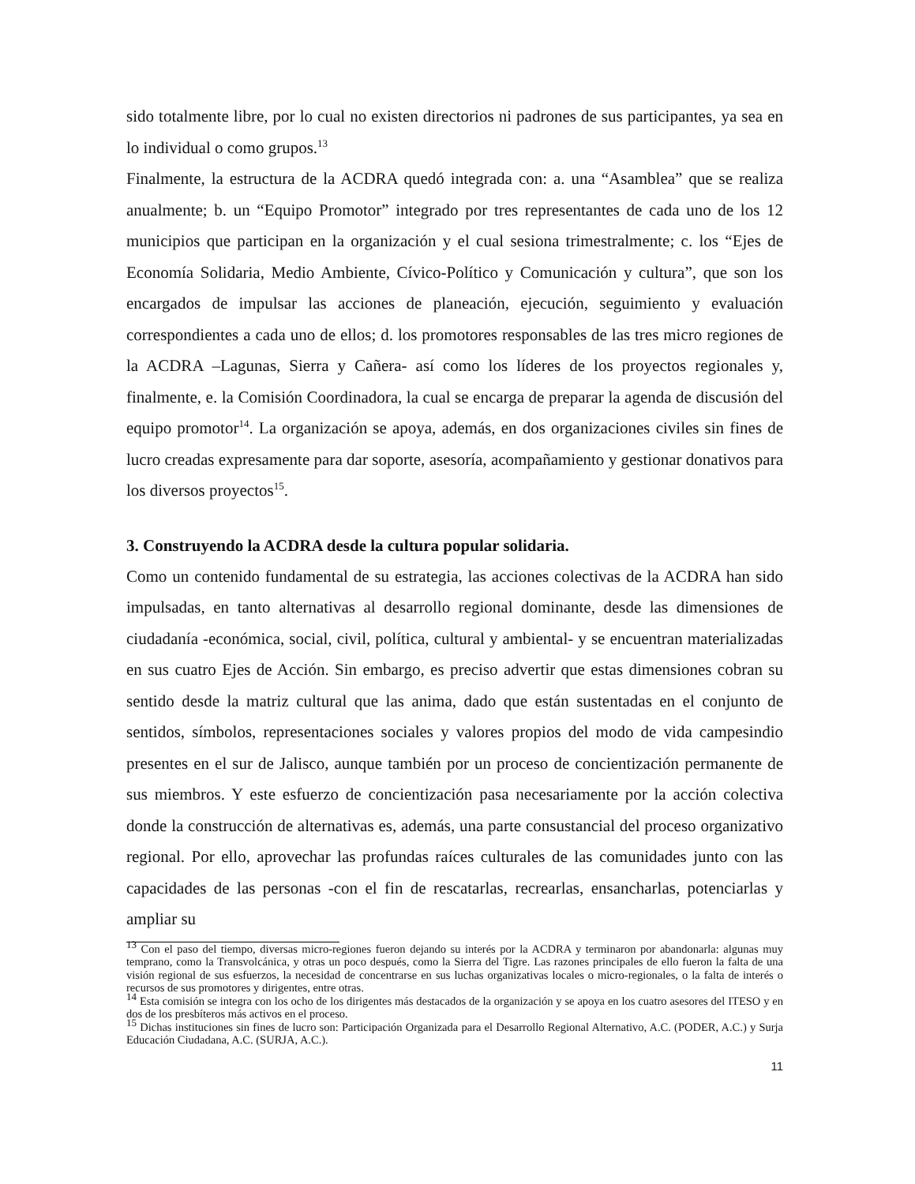sido totalmente libre, por lo cual no existen directorios ni padrones de sus participantes, ya sea en lo individual o como grupos.<sup>13</sup>
Finalmente, la estructura de la ACDRA quedó integrada con: a. una “Asamblea” que se realiza anualmente; b. un “Equipo Promotor” integrado por tres representantes de cada uno de los 12 municipios que participan en la organización y el cual sesiona trimestralmente; c. los “Ejes de Economía Solidaria, Medio Ambiente, Cívico-Político y Comunicación y cultura”, que son los encargados de impulsar las acciones de planeación, ejecución, seguimiento y evaluación correspondientes a cada uno de ellos; d. los promotores responsables de las tres micro regiones de la ACDRA –Lagunas, Sierra y Cañera- así como los líderes de los proyectos regionales y, finalmente, e. la Comisión Coordinadora, la cual se encarga de preparar la agenda de discusión del equipo promotor<sup>14</sup>. La organización se apoya, además, en dos organizaciones civiles sin fines de lucro creadas expresamente para dar soporte, asesoría, acompañamiento y gestionar donativos para los diversos proyectos<sup>15</sup>.
3. Construyendo la ACDRA desde la cultura popular solidaria.
Como un contenido fundamental de su estrategia, las acciones colectivas de la ACDRA han sido impulsadas, en tanto alternativas al desarrollo regional dominante, desde las dimensiones de ciudadanía -económica, social, civil, política, cultural y ambiental- y se encuentran materializadas en sus cuatro Ejes de Acción. Sin embargo, es preciso advertir que estas dimensiones cobran su sentido desde la matriz cultural que las anima, dado que están sustentadas en el conjunto de sentidos, símbolos, representaciones sociales y valores propios del modo de vida campesindio presentes en el sur de Jalisco, aunque también por un proceso de concientización permanente de sus miembros. Y este esfuerzo de concientización pasa necesariamente por la acción colectiva donde la construcción de alternativas es, además, una parte consustancial del proceso organizativo regional. Por ello, aprovechar las profundas raíces culturales de las comunidades junto con las capacidades de las personas -con el fin de rescatarlas, recrearlas, ensancharlas, potenciarlas y ampliar su
<sup>13</sup> Con el paso del tiempo, diversas micro-regiones fueron dejando su interés por la ACDRA y terminaron por abandonarla: algunas muy temprano, como la Transvolcánica, y otras un poco después, como la Sierra del Tigre. Las razones principales de ello fueron la falta de una visión regional de sus esfuerzos, la necesidad de concentrarse en sus luchas organizativas locales o micro-regionales, o la falta de interés o recursos de sus promotores y dirigentes, entre otras.
<sup>14</sup> Esta comisión se integra con los ocho de los dirigentes más destacados de la organización y se apoya en los cuatro asesores del ITESO y en dos de los presbíteros más activos en el proceso.
<sup>15</sup> Dichas instituciones sin fines de lucro son: Participación Organizada para el Desarrollo Regional Alternativo, A.C. (PODER, A.C.) y Surja Educación Ciudadana, A.C. (SURJA, A.C.).
11